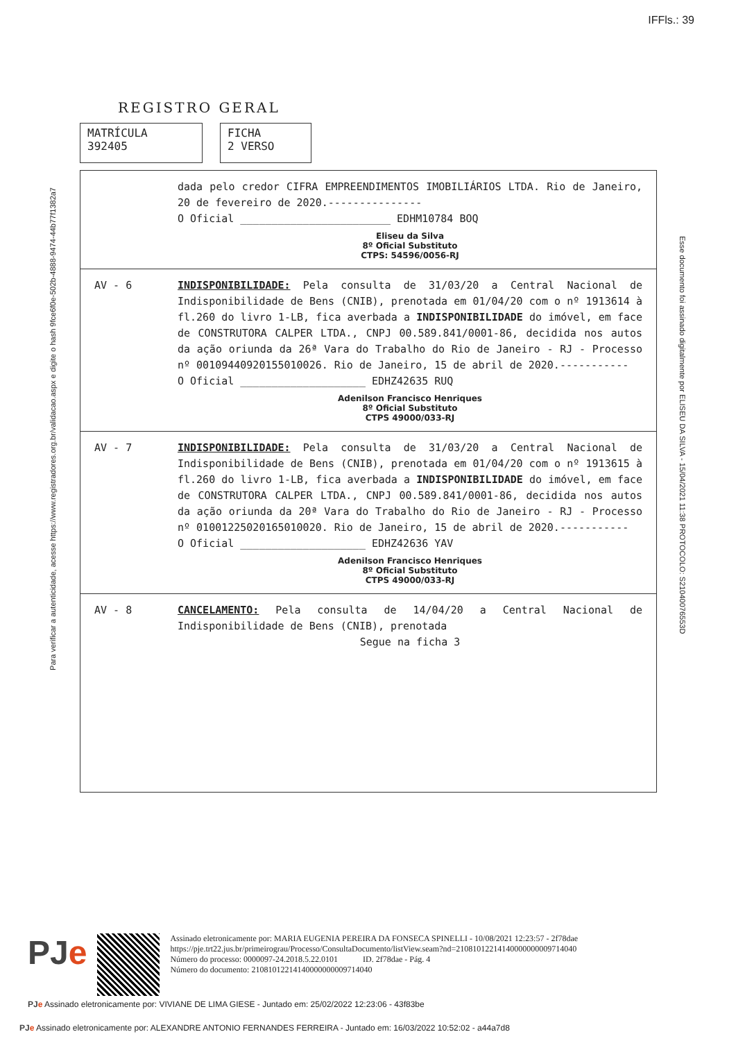IFFls.: 39
Para verificar a autenticidade, acesse https://www.registradores.org.br/validacao.aspx e digite o hash 9fce6f0e-502b-4888-9474-44b77f1382a7
Esse documento foi assinado digitalmente por ELISEU DA SILVA - 15/04/2021 11:38 PROTOCOLO: S21040076553D
REGISTRO GERAL
MATRÍCULA
392405
FICHA
2 VERSO
dada pelo credor CIFRA EMPREENDIMENTOS IMOBILIÁRIOS LTDA. Rio de Janeiro, 20 de fevereiro de 2020.---------------
O Oficial ________________________ EDHM10784 BOQ
Eliseu da Silva
8º Oficial Substituto
CTPS: 54596/0056-RJ
AV - 6 INDISPONIBILIDADE: Pela consulta de 31/03/20 a Central Nacional de Indisponibilidade de Bens (CNIB), prenotada em 01/04/20 com o nº 1913614 à fl.260 do livro 1-LB, fica averbada a INDISPONIBILIDADE do imóvel, em face de CONSTRUTORA CALPER LTDA., CNPJ 00.589.841/0001-86, decidida nos autos da ação oriunda da 26ª Vara do Trabalho do Rio de Janeiro - RJ - Processo nº 00109440920155010026. Rio de Janeiro, 15 de abril de 2020.-----------
O Oficial ____________________ EDHZ42635 RUQ
Adenilson Francisco Henriques
8º Oficial Substituto
CTPS 49000/033-RJ
AV - 7 INDISPONIBILIDADE: Pela consulta de 31/03/20 a Central Nacional de Indisponibilidade de Bens (CNIB), prenotada em 01/04/20 com o nº 1913615 à fl.260 do livro 1-LB, fica averbada a INDISPONIBILIDADE do imóvel, em face de CONSTRUTORA CALPER LTDA., CNPJ 00.589.841/0001-86, decidida nos autos da ação oriunda da 20ª Vara do Trabalho do Rio de Janeiro - RJ - Processo nº 01001225020165010020. Rio de Janeiro, 15 de abril de 2020.-----------
O Oficial ____________________ EDHZ42636 YAV
Adenilson Francisco Henriques
8º Oficial Substituto
CTPS 49000/033-RJ
AV - 8 CANCELAMENTO: Pela consulta de 14/04/20 a Central Nacional de Indisponibilidade de Bens (CNIB), prenotada
Segue na ficha 3
PJe
Assinado eletronicamente por: MARIA EUGENIA PEREIRA DA FONSECA SPINELLI - 10/08/2021 12:23:57 - 2f78dae
https://pje.trt22.jus.br/primeirograu/Processo/ConsultaDocumento/listView.seam?nd=21081012214140000000009714040
Número do processo: 0000097-24.2018.5.22.0101 ID. 2f78dae - Pág. 4
Número do documento: 21081012214140000000009714040
PJe Assinado eletronicamente por: VIVIANE DE LIMA GIESE - Juntado em: 25/02/2022 12:23:06 - 43f83be
PJe Assinado eletronicamente por: ALEXANDRE ANTONIO FERNANDES FERREIRA - Juntado em: 16/03/2022 10:52:02 - a44a7d8